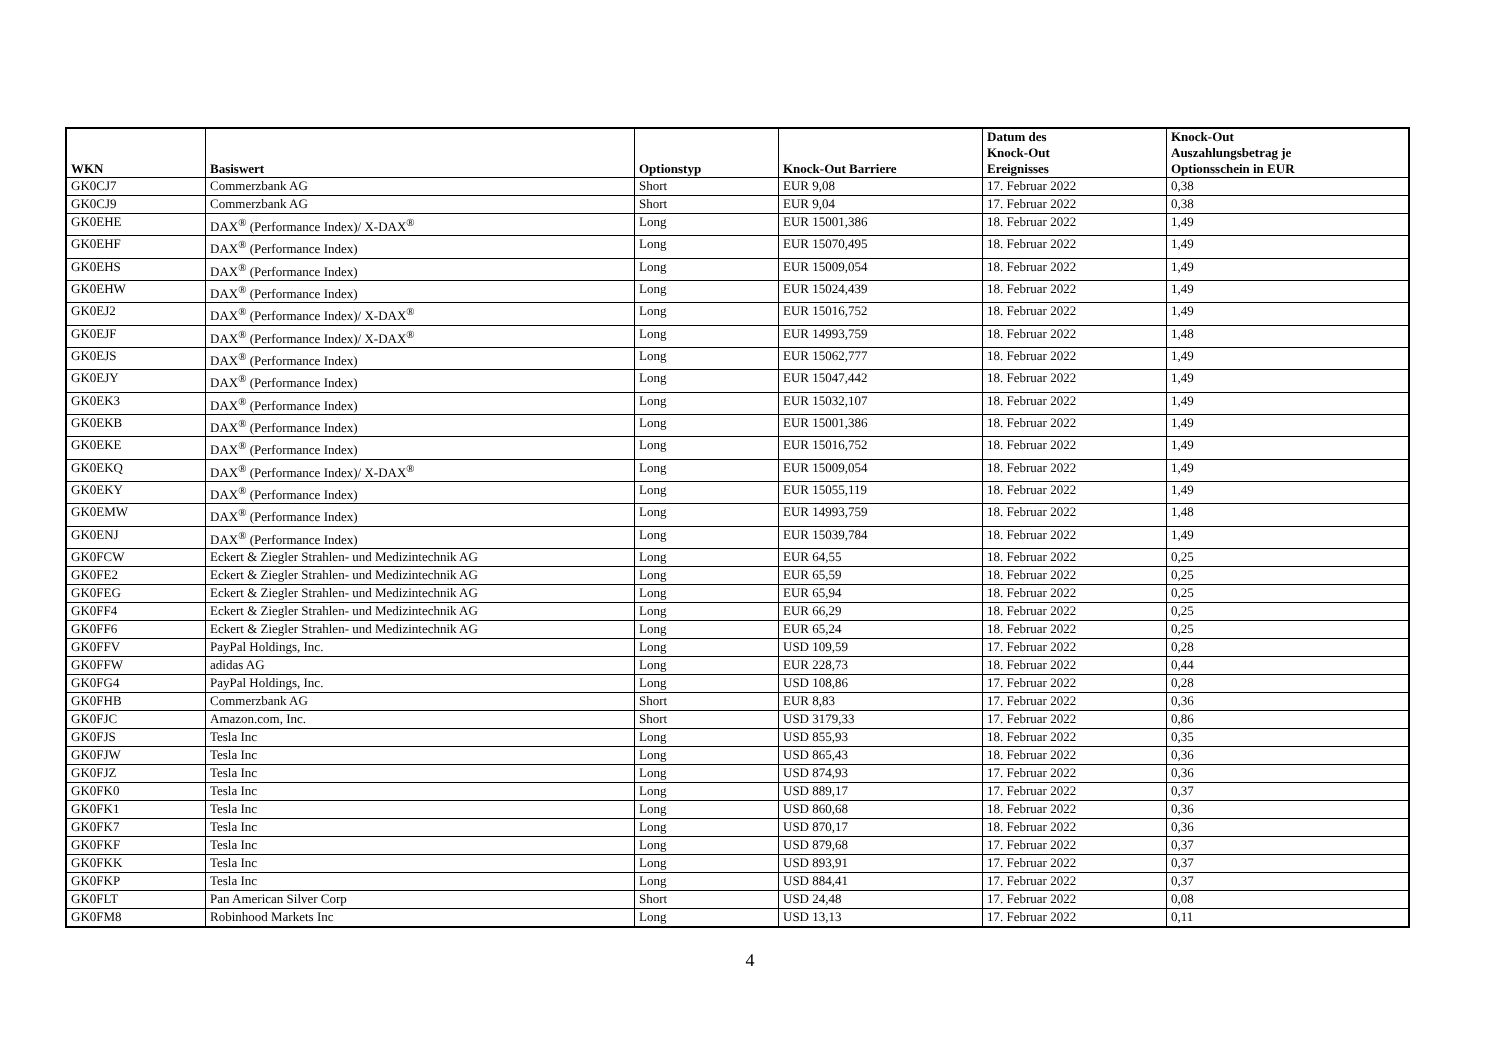| WKN | Basiswert | Optionstyp | Knock-Out Barriere | Datum des Knock-Out Ereignisses | Knock-Out Auszahlungsbetrag je Optionsschein in EUR |
| --- | --- | --- | --- | --- | --- |
| GK0CJ7 | Commerzbank AG | Short | EUR 9,08 | 17. Februar 2022 | 0,38 |
| GK0CJ9 | Commerzbank AG | Short | EUR 9,04 | 17. Februar 2022 | 0,38 |
| GK0EHE | DAX<sup>®</sup> (Performance Index)/ X-DAX<sup>®</sup> | Long | EUR 15001,386 | 18. Februar 2022 | 1,49 |
| GK0EHF | DAX<sup>®</sup> (Performance Index) | Long | EUR 15070,495 | 18. Februar 2022 | 1,49 |
| GK0EHS | DAX<sup>®</sup> (Performance Index) | Long | EUR 15009,054 | 18. Februar 2022 | 1,49 |
| GK0EHW | DAX<sup>®</sup> (Performance Index) | Long | EUR 15024,439 | 18. Februar 2022 | 1,49 |
| GK0EJ2 | DAX<sup>®</sup> (Performance Index)/ X-DAX<sup>®</sup> | Long | EUR 15016,752 | 18. Februar 2022 | 1,49 |
| GK0EJF | DAX<sup>®</sup> (Performance Index)/ X-DAX<sup>®</sup> | Long | EUR 14993,759 | 18. Februar 2022 | 1,48 |
| GK0EJS | DAX<sup>®</sup> (Performance Index) | Long | EUR 15062,777 | 18. Februar 2022 | 1,49 |
| GK0EJY | DAX<sup>®</sup> (Performance Index) | Long | EUR 15047,442 | 18. Februar 2022 | 1,49 |
| GK0EK3 | DAX<sup>®</sup> (Performance Index) | Long | EUR 15032,107 | 18. Februar 2022 | 1,49 |
| GK0EKB | DAX<sup>®</sup> (Performance Index) | Long | EUR 15001,386 | 18. Februar 2022 | 1,49 |
| GK0EKE | DAX<sup>®</sup> (Performance Index) | Long | EUR 15016,752 | 18. Februar 2022 | 1,49 |
| GK0EKQ | DAX<sup>®</sup> (Performance Index)/ X-DAX<sup>®</sup> | Long | EUR 15009,054 | 18. Februar 2022 | 1,49 |
| GK0EKY | DAX<sup>®</sup> (Performance Index) | Long | EUR 15055,119 | 18. Februar 2022 | 1,49 |
| GK0EMW | DAX<sup>®</sup> (Performance Index) | Long | EUR 14993,759 | 18. Februar 2022 | 1,48 |
| GK0ENJ | DAX<sup>®</sup> (Performance Index) | Long | EUR 15039,784 | 18. Februar 2022 | 1,49 |
| GK0FCW | Eckert & Ziegler Strahlen- und Medizintechnik AG | Long | EUR 64,55 | 18. Februar 2022 | 0,25 |
| GK0FE2 | Eckert & Ziegler Strahlen- und Medizintechnik AG | Long | EUR 65,59 | 18. Februar 2022 | 0,25 |
| GK0FEG | Eckert & Ziegler Strahlen- und Medizintechnik AG | Long | EUR 65,94 | 18. Februar 2022 | 0,25 |
| GK0FF4 | Eckert & Ziegler Strahlen- und Medizintechnik AG | Long | EUR 66,29 | 18. Februar 2022 | 0,25 |
| GK0FF6 | Eckert & Ziegler Strahlen- und Medizintechnik AG | Long | EUR 65,24 | 18. Februar 2022 | 0,25 |
| GK0FFV | PayPal Holdings, Inc. | Long | USD 109,59 | 17. Februar 2022 | 0,28 |
| GK0FFW | adidas AG | Long | EUR 228,73 | 18. Februar 2022 | 0,44 |
| GK0FG4 | PayPal Holdings, Inc. | Long | USD 108,86 | 17. Februar 2022 | 0,28 |
| GK0FHB | Commerzbank AG | Short | EUR 8,83 | 17. Februar 2022 | 0,36 |
| GK0FJC | Amazon.com, Inc. | Short | USD 3179,33 | 17. Februar 2022 | 0,86 |
| GK0FJS | Tesla Inc | Long | USD 855,93 | 18. Februar 2022 | 0,35 |
| GK0FJW | Tesla Inc | Long | USD 865,43 | 18. Februar 2022 | 0,36 |
| GK0FJZ | Tesla Inc | Long | USD 874,93 | 17. Februar 2022 | 0,36 |
| GK0FK0 | Tesla Inc | Long | USD 889,17 | 17. Februar 2022 | 0,37 |
| GK0FK1 | Tesla Inc | Long | USD 860,68 | 18. Februar 2022 | 0,36 |
| GK0FK7 | Tesla Inc | Long | USD 870,17 | 18. Februar 2022 | 0,36 |
| GK0FKF | Tesla Inc | Long | USD 879,68 | 17. Februar 2022 | 0,37 |
| GK0FKK | Tesla Inc | Long | USD 893,91 | 17. Februar 2022 | 0,37 |
| GK0FKP | Tesla Inc | Long | USD 884,41 | 17. Februar 2022 | 0,37 |
| GK0FLT | Pan American Silver Corp | Short | USD 24,48 | 17. Februar 2022 | 0,08 |
| GK0FM8 | Robinhood Markets Inc | Long | USD 13,13 | 17. Februar 2022 | 0,11 |
4